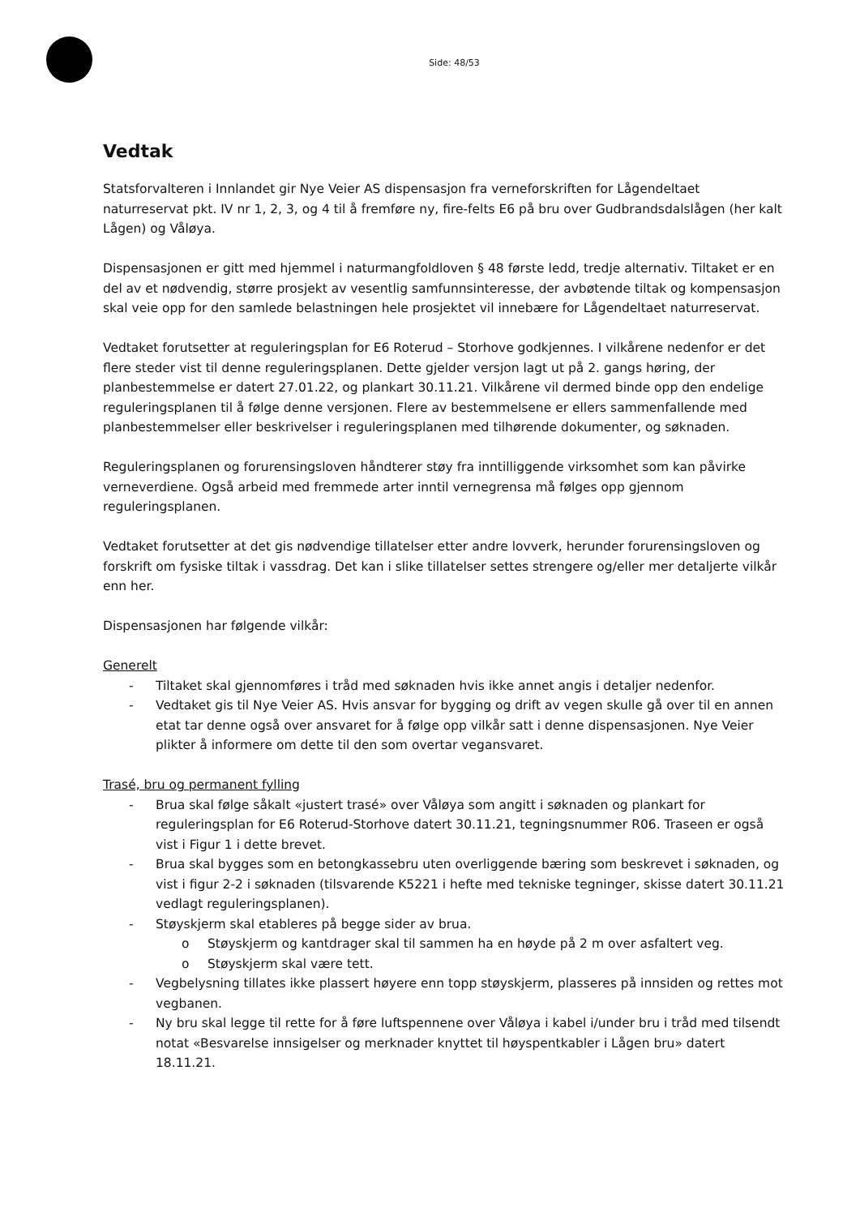Side: 48/53
Vedtak
Statsforvalteren i Innlandet gir Nye Veier AS dispensasjon fra verneforskriften for Lågendeltaet naturreservat pkt. IV nr 1, 2, 3, og 4 til å fremføre ny, fire-felts E6 på bru over Gudbrandsdalslågen (her kalt Lågen) og Våløya.
Dispensasjonen er gitt med hjemmel i naturmangfoldloven § 48 første ledd, tredje alternativ. Tiltaket er en del av et nødvendig, større prosjekt av vesentlig samfunnsinteresse, der avbøtende tiltak og kompensasjon skal veie opp for den samlede belastningen hele prosjektet vil innebære for Lågendeltaet naturreservat.
Vedtaket forutsetter at reguleringsplan for E6 Roterud – Storhove godkjennes. I vilkårene nedenfor er det flere steder vist til denne reguleringsplanen. Dette gjelder versjon lagt ut på 2. gangs høring, der planbestemmelse er datert 27.01.22, og plankart 30.11.21. Vilkårene vil dermed binde opp den endelige reguleringsplanen til å følge denne versjonen. Flere av bestemmelsene er ellers sammenfallende med planbestemmelser eller beskrivelser i reguleringsplanen med tilhørende dokumenter, og søknaden.
Reguleringsplanen og forurensingsloven håndterer støy fra inntilliggende virksomhet som kan påvirke verneverdiene. Også arbeid med fremmede arter inntil vernegrensa må følges opp gjennom reguleringsplanen.
Vedtaket forutsetter at det gis nødvendige tillatelser etter andre lovverk, herunder forurensingsloven og forskrift om fysiske tiltak i vassdrag. Det kan i slike tillatelser settes strengere og/eller mer detaljerte vilkår enn her.
Dispensasjonen har følgende vilkår:
Generelt
- Tiltaket skal gjennomføres i tråd med søknaden hvis ikke annet angis i detaljer nedenfor.
- Vedtaket gis til Nye Veier AS. Hvis ansvar for bygging og drift av vegen skulle gå over til en annen etat tar denne også over ansvaret for å følge opp vilkår satt i denne dispensasjonen. Nye Veier plikter å informere om dette til den som overtar vegansvaret.
Trasé, bru og permanent fylling
- Brua skal følge såkalt «justert trasé» over Våløya som angitt i søknaden og plankart for reguleringsplan for E6 Roterud-Storhove datert 30.11.21, tegningsnummer R06. Traseen er også vist i Figur 1 i dette brevet.
- Brua skal bygges som en betongkassebru uten overliggende bæring som beskrevet i søknaden, og vist i figur 2-2 i søknaden (tilsvarende K5221 i hefte med tekniske tegninger, skisse datert 30.11.21 vedlagt reguleringsplanen).
- Støyskjerm skal etableres på begge sider av brua.
o Støyskjerm og kantdrager skal til sammen ha en høyde på 2 m over asfaltert veg.
o Støyskjerm skal være tett.
- Vegbelysning tillates ikke plassert høyere enn topp støyskjerm, plasseres på innsiden og rettes mot vegbanen.
- Ny bru skal legge til rette for å føre luftspennene over Våløya i kabel i/under bru i tråd med tilsendt notat «Besvarelse innsigelser og merknader knyttet til høyspentkabler i Lågen bru» datert 18.11.21.